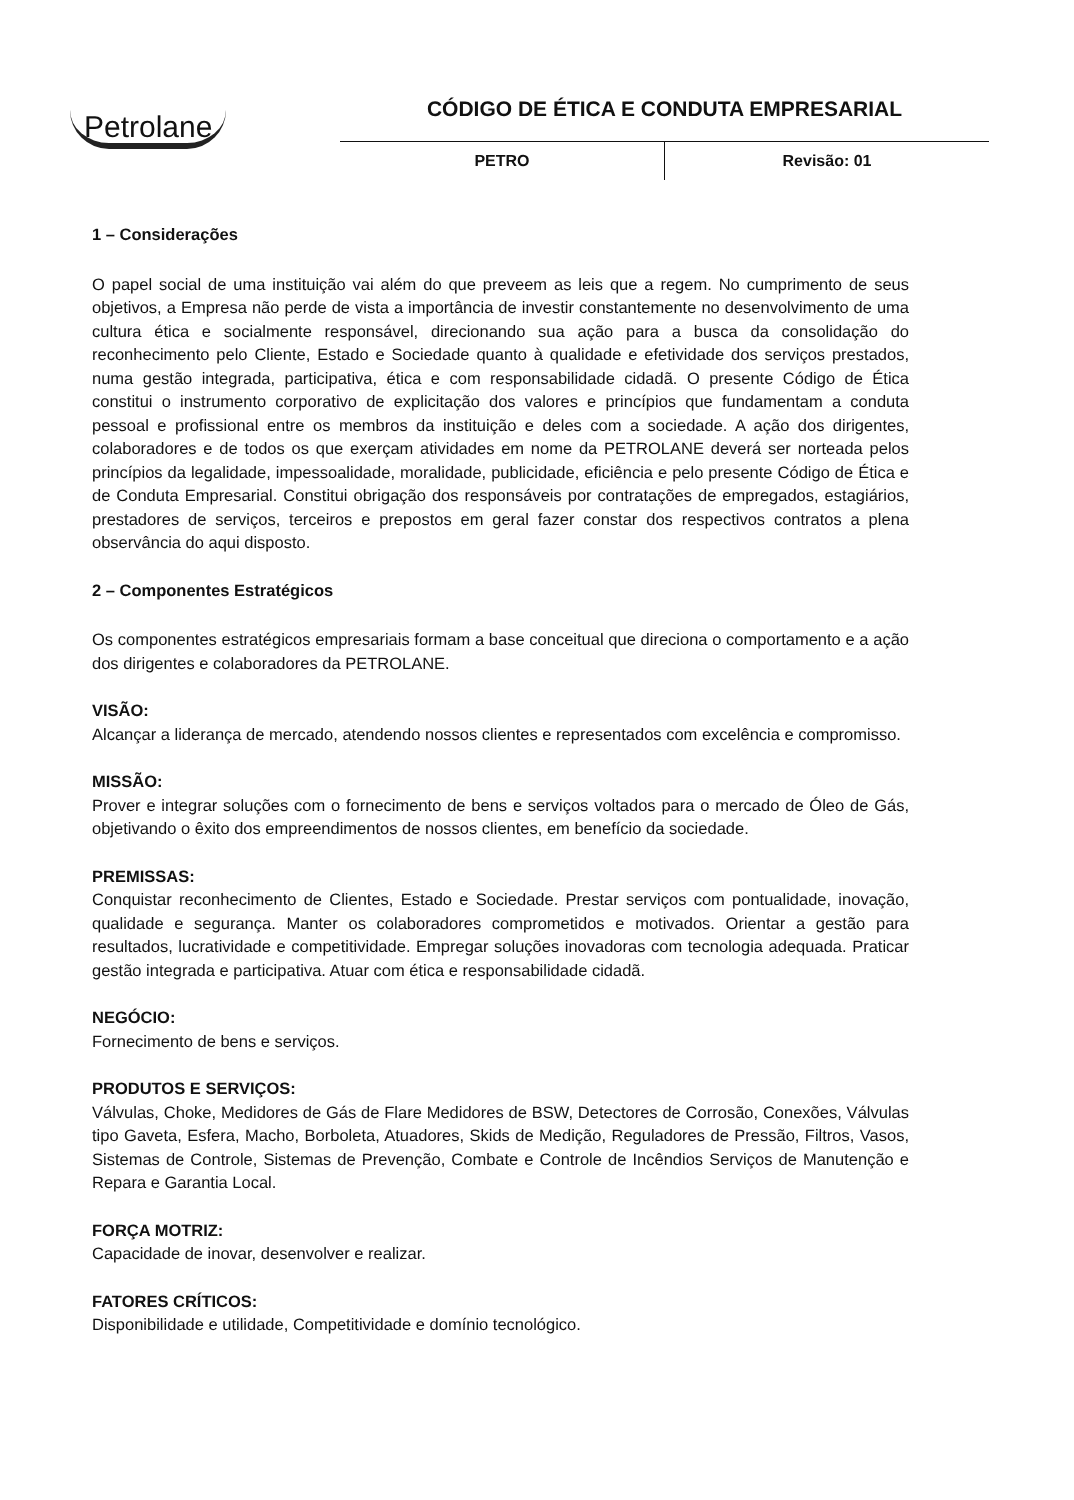Petrolane
CÓDIGO DE ÉTICA E CONDUTA EMPRESARIAL
PETRO Revisão: 01
1 – Considerações
O papel social de uma instituição vai além do que preveem as leis que a regem. No cumprimento de seus objetivos, a Empresa não perde de vista a importância de investir constantemente no desenvolvimento de uma cultura ética e socialmente responsável, direcionando sua ação para a busca da consolidação do reconhecimento pelo Cliente, Estado e Sociedade quanto à qualidade e efetividade dos serviços prestados, numa gestão integrada, participativa, ética e com responsabilidade cidadã. O presente Código de Ética constitui o instrumento corporativo de explicitação dos valores e princípios que fundamentam a conduta pessoal e profissional entre os membros da instituição e deles com a sociedade. A ação dos dirigentes, colaboradores e de todos os que exerçam atividades em nome da PETROLANE deverá ser norteada pelos princípios da legalidade, impessoalidade, moralidade, publicidade, eficiência e pelo presente Código de Ética e de Conduta Empresarial. Constitui obrigação dos responsáveis por contratações de empregados, estagiários, prestadores de serviços, terceiros e prepostos em geral fazer constar dos respectivos contratos a plena observância do aqui disposto.
2 – Componentes Estratégicos
Os componentes estratégicos empresariais formam a base conceitual que direciona o comportamento e a ação dos dirigentes e colaboradores da PETROLANE.
VISÃO:
Alcançar a liderança de mercado, atendendo nossos clientes e representados com excelência e compromisso.
MISSÃO:
Prover e integrar soluções com o fornecimento de bens e serviços voltados para o mercado de Óleo de Gás, objetivando o êxito dos empreendimentos de nossos clientes, em benefício da sociedade.
PREMISSAS:
Conquistar reconhecimento de Clientes, Estado e Sociedade. Prestar serviços com pontualidade, inovação, qualidade e segurança. Manter os colaboradores comprometidos e motivados. Orientar a gestão para resultados, lucratividade e competitividade. Empregar soluções inovadoras com tecnologia adequada. Praticar gestão integrada e participativa. Atuar com ética e responsabilidade cidadã.
NEGÓCIO:
Fornecimento de bens e serviços.
PRODUTOS E SERVIÇOS:
Válvulas, Choke, Medidores de Gás de Flare Medidores de BSW, Detectores de Corrosão, Conexões, Válvulas tipo Gaveta, Esfera, Macho, Borboleta, Atuadores, Skids de Medição, Reguladores de Pressão, Filtros, Vasos, Sistemas de Controle, Sistemas de Prevenção, Combate e Controle de Incêndios Serviços de Manutenção e Repara e Garantia Local.
FORÇA MOTRIZ:
Capacidade de inovar, desenvolver e realizar.
FATORES CRÍTICOS:
Disponibilidade e utilidade, Competitividade e domínio tecnológico.